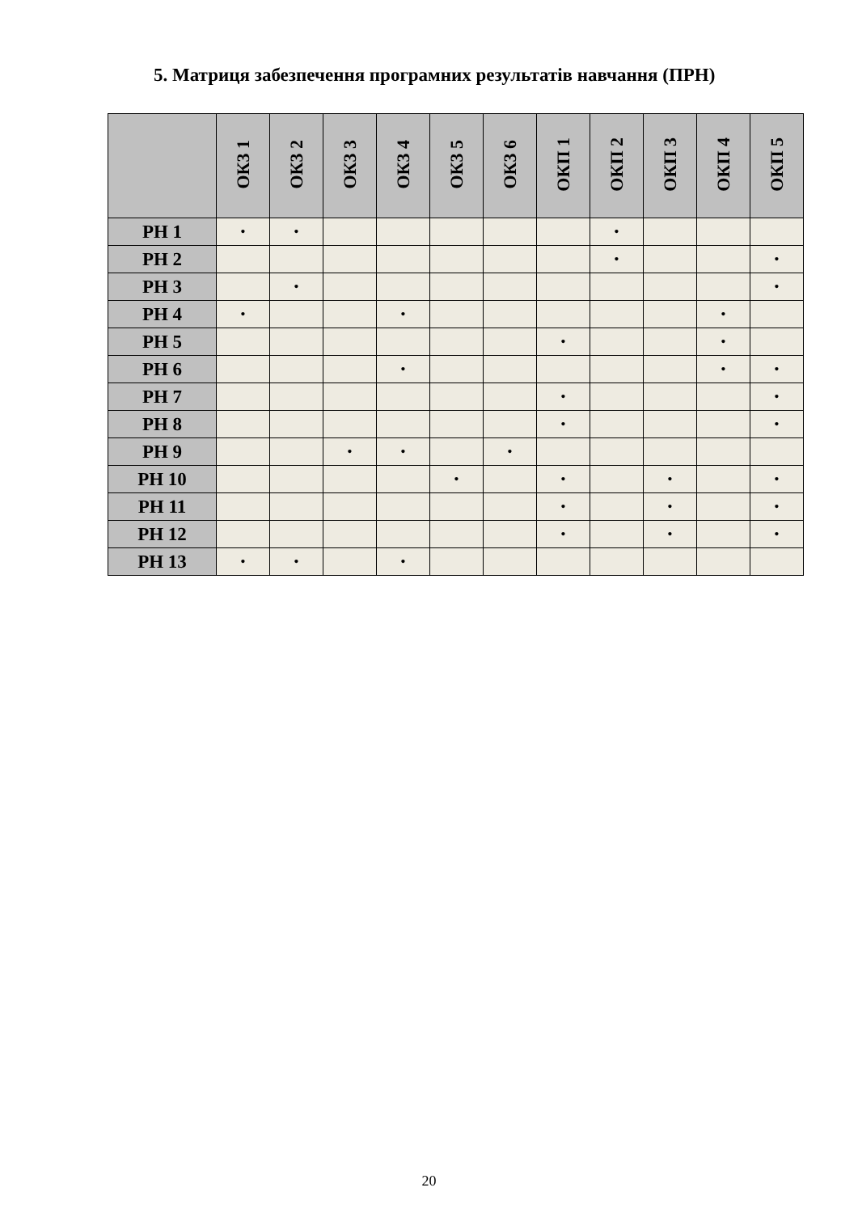5. Матриця забезпечення програмних результатів навчання (ПРН)
| | ОК3 1 | ОК3 2 | ОК3 3 | ОК3 4 | ОК3 5 | ОК3 6 | ОКП 1 | ОКП 2 | ОКП 3 | ОКП 4 | ОКП 5 |
| --- | --- | --- | --- | --- | --- | --- | --- | --- | --- | --- | --- |
| РН 1 | • | • | | | | | | • | | | |
| РН 2 | | | | | | | | • | | | • |
| РН 3 | | • | | | | | | | | | • |
| РН 4 | • | | | • | | | | | | • | |
| РН 5 | | | | | | | • | | | • | |
| РН 6 | | | | • | | | | | | • | • |
| РН 7 | | | | | | | • | | | | • |
| РН 8 | | | | | | | • | | | | • |
| РН 9 | | | • | • | | • | | | | | |
| РН 10 | | | | | • | | • | | • | | • |
| РН 11 | | | | | | | • | | • | | • |
| РН 12 | | | | | | | • | | • | | • |
| РН 13 | • | • | | • | | | | | | | |
20